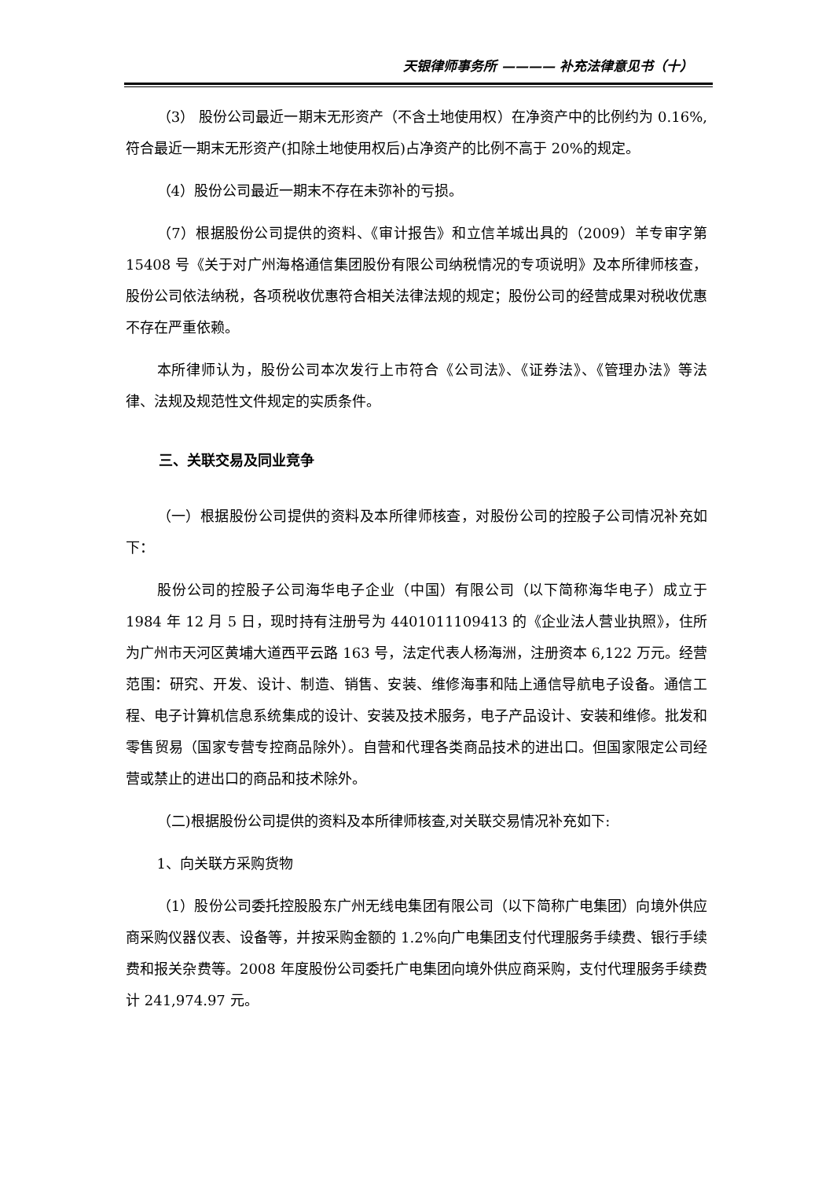天银律师事务所 ———— 补充法律意见书（十）
（3） 股份公司最近一期末无形资产（不含土地使用权）在净资产中的比例约为 0.16%,符合最近一期末无形资产(扣除土地使用权后)占净资产的比例不高于 20%的规定。
（4）股份公司最近一期末不存在未弥补的亏损。
（7）根据股份公司提供的资料、《审计报告》和立信羊城出具的（2009）羊专审字第 15408 号《关于对广州海格通信集团股份有限公司纳税情况的专项说明》及本所律师核查，股份公司依法纳税，各项税收优惠符合相关法律法规的规定；股份公司的经营成果对税收优惠不存在严重依赖。
本所律师认为，股份公司本次发行上市符合《公司法》、《证券法》、《管理办法》等法律、法规及规范性文件规定的实质条件。
三、关联交易及同业竞争
（一）根据股份公司提供的资料及本所律师核查，对股份公司的控股子公司情况补充如下：
股份公司的控股子公司海华电子企业（中国）有限公司（以下简称海华电子）成立于 1984 年 12 月 5 日，现时持有注册号为 4401011109413 的《企业法人营业执照》，住所为广州市天河区黄埔大道西平云路 163 号，法定代表人杨海洲，注册资本 6,122 万元。经营范围：研究、开发、设计、制造、销售、安装、维修海事和陆上通信导航电子设备。通信工程、电子计算机信息系统集成的设计、安装及技术服务，电子产品设计、安装和维修。批发和零售贸易（国家专营专控商品除外）。自营和代理各类商品技术的进出口。但国家限定公司经营或禁止的进出口的商品和技术除外。
（二)根据股份公司提供的资料及本所律师核查,对关联交易情况补充如下:
1、向关联方采购货物
（1）股份公司委托控股股东广州无线电集团有限公司（以下简称广电集团）向境外供应商采购仪器仪表、设备等，并按采购金额的 1.2%向广电集团支付代理服务手续费、银行手续费和报关杂费等。2008 年度股份公司委托广电集团向境外供应商采购，支付代理服务手续费计 241,974.97 元。